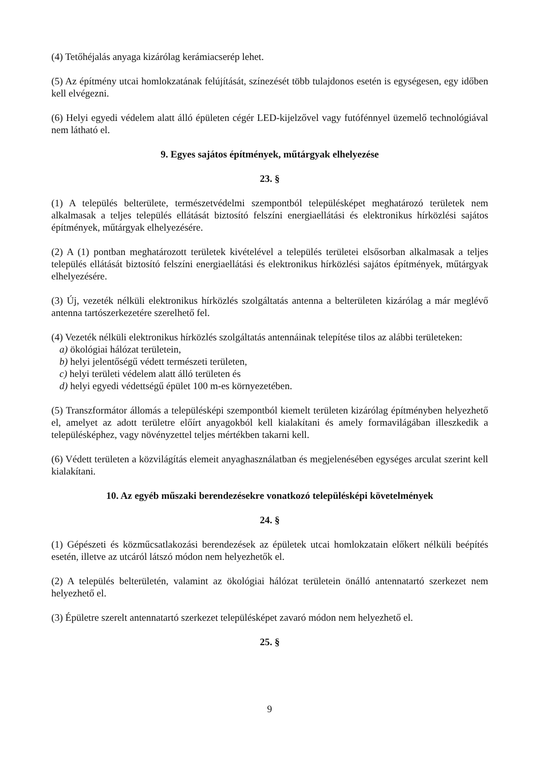(4) Tetőhéjalás anyaga kizárólag kerámiacserép lehet.
(5) Az építmény utcai homlokzatának felújítását, színezését több tulajdonos esetén is egységesen, egy időben kell elvégezni.
(6) Helyi egyedi védelem alatt álló épületen cégér LED-kijelzővel vagy futófénnyel üzemelő technológiával nem látható el.
9. Egyes sajátos építmények, műtárgyak elhelyezése
23. §
(1) A település belterülete, természetvédelmi szempontból településképet meghatározó területek nem alkalmasak a teljes település ellátását biztosító felszíni energiaellátási és elektronikus hírközlési sajátos építmények, műtárgyak elhelyezésére.
(2) A (1) pontban meghatározott területek kivételével a település területei elsősorban alkalmasak a teljes település ellátását biztosító felszíni energiaellátási és elektronikus hírközlési sajátos építmények, műtárgyak elhelyezésére.
(3) Új, vezeték nélküli elektronikus hírközlés szolgáltatás antenna a belterületen kizárólag a már meglévő antenna tartószerkezetére szerelhető fel.
(4) Vezeték nélküli elektronikus hírközlés szolgáltatás antennáinak telepítése tilos az alábbi területeken:
a) ökológiai hálózat területein,
b) helyi jelentőségű védett természeti területen,
c) helyi területi védelem alatt álló területen és
d) helyi egyedi védettségű épület 100 m-es környezetében.
(5) Transzformátor állomás a településképi szempontból kiemelt területen kizárólag építményben helyezhető el, amelyet az adott területre előírt anyagokból kell kialakítani és amely formavilágában illeszkedik a településképhez, vagy növényzettel teljes mértékben takarni kell.
(6) Védett területen a közvilágítás elemeit anyaghasználatban és megjelenésében egységes arculat szerint kell kialakítani.
10. Az egyéb műszaki berendezésekre vonatkozó településképi követelmények
24. §
(1) Gépészeti és közműcsatlakozási berendezések az épületek utcai homlokzatain előkert nélküli beépítés esetén, illetve az utcáról látszó módon nem helyezhetők el.
(2) A település belterületén, valamint az ökológiai hálózat területein önálló antennatartó szerkezet nem helyezhető el.
(3) Épületre szerelt antennatartó szerkezet településképet zavaró módon nem helyezhető el.
25. §
9